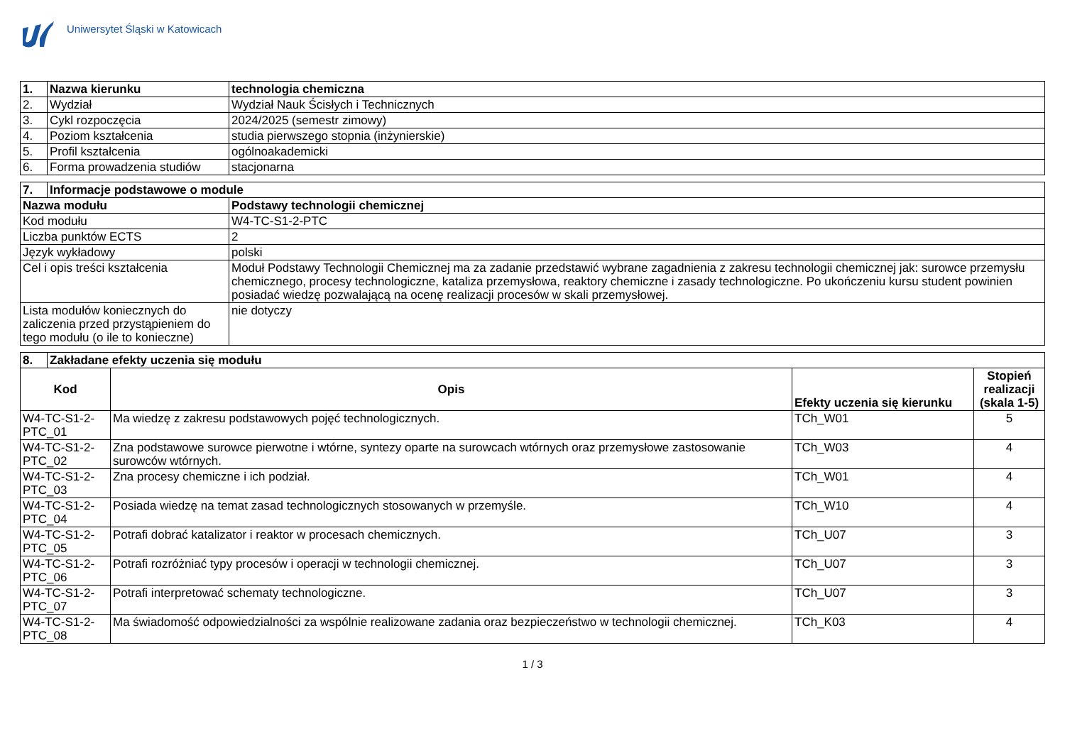Uniwersytet Śląski w Katowicach
| 1. | Nazwa kierunku | technologia chemiczna |
| --- | --- | --- |
| 2. | Wydział | Wydział Nauk Ścisłych i Technicznych |
| 3. | Cykl rozpoczęcia | 2024/2025 (semestr zimowy) |
| 4. | Poziom kształcenia | studia pierwszego stopnia (inżynierskie) |
| 5. | Profil kształcenia | ogólnoakademicki |
| 6. | Forma prowadzenia studiów | stacjonarna |
| 7. | Informacje podstawowe o module | |
| --- | --- | --- |
| Nazwa modułu | | Podstawy technologii chemicznej |
| Kod modułu | | W4-TC-S1-2-PTC |
| Liczba punktów ECTS | | 2 |
| Język wykładowy | | polski |
| Cel i opis treści kształcenia | | Moduł Podstawy Technologii Chemicznej ma za zadanie przedstawić wybrane zagadnienia z zakresu technologii chemicznej jak: surowce przemysłu chemicznego, procesy technologiczne, kataliza przemysłowa, reaktory chemiczne i zasady technologiczne. Po ukończeniu kursu student powinien posiadać wiedzę pozwalającą na ocenę realizacji procesów w skali przemysłowej. |
| Lista modułów koniecznych do zaliczenia przed przystąpieniem do tego modułu (o ile to konieczne) | | nie dotyczy |
| 8. | Zakładane efekty uczenia się modułu | | | |
| --- | --- | --- | --- | --- |
| Kod | | Opis | Efekty uczenia się kierunku | Stopień realizacji (skala 1-5) |
| W4-TC-S1-2- PTC_01 | | Ma wiedzę z zakresu podstawowych pojęć technologicznych. | TCh_W01 | 5 |
| W4-TC-S1-2- PTC_02 | | Zna podstawowe surowce pierwotne i wtórne, syntezy oparte na surowcach wtórnych oraz przemysłowe zastosowanie surowców wtórnych. | TCh_W03 | 4 |
| W4-TC-S1-2- PTC_03 | | Zna procesy chemiczne i ich podział. | TCh_W01 | 4 |
| W4-TC-S1-2- PTC_04 | | Posiada wiedzę na temat zasad technologicznych stosowanych w przemyśle. | TCh_W10 | 4 |
| W4-TC-S1-2- PTC_05 | | Potrafi dobrać katalizator i reaktor w procesach chemicznych. | TCh_U07 | 3 |
| W4-TC-S1-2- PTC_06 | | Potrafi rozróżniać typy procesów i operacji w technologii chemicznej. | TCh_U07 | 3 |
| W4-TC-S1-2- PTC_07 | | Potrafi interpretować schematy technologiczne. | TCh_U07 | 3 |
| W4-TC-S1-2- PTC_08 | | Ma świadomość odpowiedzialności za wspólnie realizowane zadania oraz bezpieczeństwo w technologii chemicznej. | TCh_K03 | 4 |
1 / 3